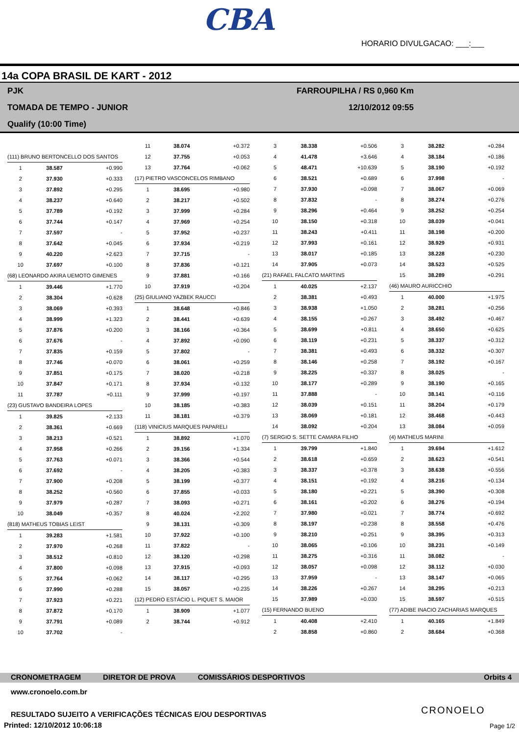CBA
HORARIO DIVULGACAO: ___:___
14a COPA BRASIL DE KART - 2012
PJK
FARROUPILHA / RS 0,960 Km
TOMADA DE TEMPO - JUNIOR
12/10/2012 09:55
Qualify (10:00 Time)
| (111) BRUNO BERTONCELLO DOS SANTOS | | |
| 1 | 38.587 | +0.990 |
| 2 | 37.930 | +0.333 |
| 3 | 37.892 | +0.295 |
| 4 | 38.237 | +0.640 |
| 5 | 37.789 | +0.192 |
| 6 | 37.744 | +0.147 |
| 7 | 37.597 | - |
| 8 | 37.642 | +0.045 |
| 9 | 40.220 | +2.623 |
| 10 | 37.697 | +0.100 |
| (68) LEONARDO AKIRA UEMOTO GIMENES | | |
| 1 | 39.446 | +1.770 |
| 2 | 38.304 | +0.628 |
| 3 | 38.069 | +0.393 |
| 4 | 38.999 | +1.323 |
| 5 | 37.876 | +0.200 |
| 6 | 37.676 | - |
| 7 | 37.835 | +0.159 |
| 8 | 37.746 | +0.070 |
| 9 | 37.851 | +0.175 |
| 10 | 37.847 | +0.171 |
| 11 | 37.787 | +0.111 |
| (23) GUSTAVO BANDEIRA LOPES | | |
| 1 | 39.825 | +2.133 |
| 2 | 38.361 | +0.669 |
| 3 | 38.213 | +0.521 |
| 4 | 37.958 | +0.266 |
| 5 | 37.763 | +0.071 |
| 6 | 37.692 | - |
| 7 | 37.900 | +0.208 |
| 8 | 38.252 | +0.560 |
| 9 | 37.979 | +0.287 |
| 10 | 38.049 | +0.357 |
| (818) MATHEUS TOBIAS LEIST | | |
| 1 | 39.283 | +1.581 |
| 2 | 37.970 | +0.268 |
| 3 | 38.512 | +0.810 |
| 4 | 37.800 | +0.098 |
| 5 | 37.764 | +0.062 |
| 6 | 37.990 | +0.288 |
| 7 | 37.923 | +0.221 |
| 8 | 37.872 | +0.170 |
| 9 | 37.791 | +0.089 |
| 10 | 37.702 | - |
| 11 | 38.074 | +0.372 |
| 12 | 37.755 | +0.053 |
| 13 | 37.764 | +0.062 |
| (17) PIETRO VASCONCELOS RIMBANO | | |
| 1 | 38.695 | +0.980 |
| 2 | 38.217 | +0.502 |
| 3 | 37.999 | +0.284 |
| 4 | 37.969 | +0.254 |
| 5 | 37.952 | +0.237 |
| 6 | 37.934 | +0.219 |
| 7 | 37.715 | - |
| 8 | 37.836 | +0.121 |
| 9 | 37.881 | +0.166 |
| 10 | 37.919 | +0.204 |
| (25) GIULIANO YAZBEK RAUCCI | | |
| 1 | 38.648 | +0.846 |
| 2 | 38.441 | +0.639 |
| 3 | 38.166 | +0.364 |
| 4 | 37.892 | +0.090 |
| 5 | 37.802 | - |
| 6 | 38.061 | +0.259 |
| 7 | 38.020 | +0.218 |
| 8 | 37.934 | +0.132 |
| 9 | 37.999 | +0.197 |
| 10 | 38.185 | +0.383 |
| 11 | 38.181 | +0.379 |
| (118) VINICIUS MARQUES PAPARELI | | |
| 1 | 38.892 | +1.070 |
| 2 | 39.156 | +1.334 |
| 3 | 38.366 | +0.544 |
| 4 | 38.205 | +0.383 |
| 5 | 38.199 | +0.377 |
| 6 | 37.855 | +0.033 |
| 7 | 38.093 | +0.271 |
| 8 | 40.024 | +2.202 |
| 9 | 38.131 | +0.309 |
| 10 | 37.922 | +0.100 |
| 11 | 37.822 | - |
| 12 | 38.120 | +0.298 |
| 13 | 37.915 | +0.093 |
| 14 | 38.117 | +0.295 |
| 15 | 38.057 | +0.235 |
| (12) PEDRO ESTÁCIO L. PIQUET S. MAIOR | | |
| 1 | 38.909 | +1.077 |
| 2 | 38.744 | +0.912 |
| 3 | 38.338 | +0.506 |
| 4 | 41.478 | +3.646 |
| 5 | 48.471 | +10.639 |
| 6 | 38.521 | +0.689 |
| 7 | 37.930 | +0.098 |
| 8 | 37.832 | - |
| 9 | 38.296 | +0.464 |
| 10 | 38.150 | +0.318 |
| 11 | 38.243 | +0.411 |
| 12 | 37.993 | +0.161 |
| 13 | 38.017 | +0.185 |
| 14 | 37.905 | +0.073 |
| (21) RAFAEL FALCATO MARTINS | | |
| 1 | 40.025 | +2.137 |
| 2 | 38.381 | +0.493 |
| 3 | 38.938 | +1.050 |
| 4 | 38.155 | +0.267 |
| 5 | 38.699 | +0.811 |
| 6 | 38.119 | +0.231 |
| 7 | 38.381 | +0.493 |
| 8 | 38.146 | +0.258 |
| 9 | 38.225 | +0.337 |
| 10 | 38.177 | +0.289 |
| 11 | 37.888 | - |
| 12 | 38.039 | +0.151 |
| 13 | 38.069 | +0.181 |
| 14 | 38.092 | +0.204 |
| (7) SERGIO S. SETTE CAMARA FILHO | | |
| 1 | 39.799 | +1.840 |
| 2 | 38.618 | +0.659 |
| 3 | 38.337 | +0.378 |
| 4 | 38.151 | +0.192 |
| 5 | 38.180 | +0.221 |
| 6 | 38.161 | +0.202 |
| 7 | 37.980 | +0.021 |
| 8 | 38.197 | +0.238 |
| 9 | 38.210 | +0.251 |
| 10 | 38.065 | +0.106 |
| 11 | 38.275 | +0.316 |
| 12 | 38.057 | +0.098 |
| 13 | 37.959 | - |
| 14 | 38.226 | +0.267 |
| 15 | 37.989 | +0.030 |
| (15) FERNANDO BUENO | | |
| 1 | 40.408 | +2.410 |
| 2 | 38.858 | +0.860 |
| 3 | 38.282 | +0.284 |
| 4 | 38.184 | +0.186 |
| 5 | 38.190 | +0.192 |
| 6 | 37.998 | - |
| 7 | 38.067 | +0.069 |
| 8 | 38.274 | +0.276 |
| 9 | 38.252 | +0.254 |
| 10 | 38.039 | +0.041 |
| 11 | 38.198 | +0.200 |
| 12 | 38.929 | +0.931 |
| 13 | 38.228 | +0.230 |
| 14 | 38.523 | +0.525 |
| 15 | 38.289 | +0.291 |
| (46) MAURO AURICCHIO | | |
| 1 | 40.000 | +1.975 |
| 2 | 38.281 | +0.256 |
| 3 | 38.492 | +0.467 |
| 4 | 38.650 | +0.625 |
| 5 | 38.337 | +0.312 |
| 6 | 38.332 | +0.307 |
| 7 | 38.192 | +0.167 |
| 8 | 38.025 | - |
| 9 | 38.190 | +0.165 |
| 10 | 38.141 | +0.116 |
| 11 | 38.204 | +0.179 |
| 12 | 38.468 | +0.443 |
| 13 | 38.084 | +0.059 |
| (4) MATHEUS MARINI | | |
| 1 | 39.694 | +1.612 |
| 2 | 38.623 | +0.541 |
| 3 | 38.638 | +0.556 |
| 4 | 38.216 | +0.134 |
| 5 | 38.390 | +0.308 |
| 6 | 38.276 | +0.194 |
| 7 | 38.774 | +0.692 |
| 8 | 38.558 | +0.476 |
| 9 | 38.395 | +0.313 |
| 10 | 38.231 | +0.149 |
| 11 | 38.082 | - |
| 12 | 38.112 | +0.030 |
| 13 | 38.147 | +0.065 |
| 14 | 38.295 | +0.213 |
| 15 | 38.597 | +0.515 |
| (77) ADIBE INACIO ZACHARIAS MARQUES | | |
| 1 | 40.165 | +1.849 |
| 2 | 38.684 | +0.368 |
CRONOMETRAGEM DIRETOR DE PROVA COMISSÁRIOS DESPORTIVOS Orbits 4
www.cronoelo.com.br
RESULTADO SUJEITO A VERIFICAÇÕES TÉCNICAS E/OU DESPORTIVAS
Printed: 12/10/2012 10:06:18
CRONOELO
Page 1/2